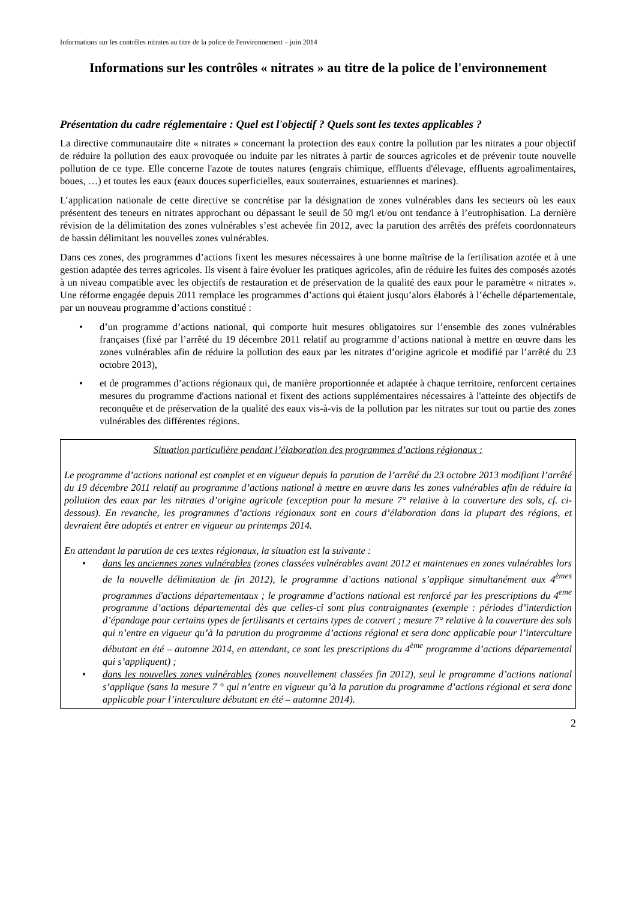Informations sur les contrôles nitrates au titre de la police de l'environnement – juin 2014
Informations sur les contrôles « nitrates » au titre de la police de l'environnement
Présentation du cadre réglementaire : Quel est l'objectif ? Quels sont les textes applicables ?
La directive communautaire dite « nitrates » concernant la protection des eaux contre la pollution par les nitrates a pour objectif de réduire la pollution des eaux provoquée ou induite par les nitrates à partir de sources agricoles et de prévenir toute nouvelle pollution de ce type. Elle concerne l'azote de toutes natures (engrais chimique, effluents d'élevage, effluents agroalimentaires, boues, …) et toutes les eaux (eaux douces superficielles, eaux souterraines, estuariennes et marines).
L’application nationale de cette directive se concrétise par la désignation de zones vulnérables dans les secteurs où les eaux présentent des teneurs en nitrates approchant ou dépassant le seuil de 50 mg/l et/ou ont tendance à l’eutrophisation. La dernière révision de la délimitation des zones vulnérables s’est achevée fin 2012, avec la parution des arrêtés des préfets coordonnateurs de bassin délimitant les nouvelles zones vulnérables.
Dans ces zones, des programmes d’actions fixent les mesures nécessaires à une bonne maîtrise de la fertilisation azotée et à une gestion adaptée des terres agricoles. Ils visent à faire évoluer les pratiques agricoles, afin de réduire les fuites des composés azotés à un niveau compatible avec les objectifs de restauration et de préservation de la qualité des eaux pour le paramètre « nitrates ». Une réforme engagée depuis 2011 remplace les programmes d’actions qui étaient jusqu’alors élaborés à l’échelle départementale, par un nouveau programme d’actions constitué :
• d’un programme d’actions national, qui comporte huit mesures obligatoires sur l’ensemble des zones vulnérables françaises (fixé par l’arrêté du 19 décembre 2011 relatif au programme d’actions national à mettre en œuvre dans les zones vulnérables afin de réduire la pollution des eaux par les nitrates d’origine agricole et modifié par l’arrêté du 23 octobre 2013),
• et de programmes d’actions régionaux qui, de manière proportionnée et adaptée à chaque territoire, renforcent certaines mesures du programme d'actions national et fixent des actions supplémentaires nécessaires à l'atteinte des objectifs de reconquête et de préservation de la qualité des eaux vis-à-vis de la pollution par les nitrates sur tout ou partie des zones vulnérables des différentes régions.
Situation particulière pendant l’élaboration des programmes d’actions régionaux :
Le programme d’actions national est complet et en vigueur depuis la parution de l’arrêté du 23 octobre 2013 modifiant l’arrêté du 19 décembre 2011 relatif au programme d’actions national à mettre en œuvre dans les zones vulnérables afin de réduire la pollution des eaux par les nitrates d’origine agricole (exception pour la mesure 7° relative à la couverture des sols, cf. ci-dessous). En revanche, les programmes d’actions régionaux sont en cours d’élaboration dans la plupart des régions, et devraient être adoptés et entrer en vigueur au printemps 2014.
En attendant la parution de ces textes régionaux, la situation est la suivante :
• dans les anciennes zones vulnérables (zones classées vulnérables avant 2012 et maintenues en zones vulnérables lors de la nouvelle délimitation de fin 2012), le programme d’actions national s’applique simultanément aux 4<sup>èmes</sup> programmes d'actions départementaux ; le programme d’actions national est renforcé par les prescriptions du 4<sup>eme</sup> programme d’actions départemental dès que celles-ci sont plus contraignantes (exemple : périodes d’interdiction d’épandage pour certains types de fertilisants et certains types de couvert ; mesure 7° relative à la couverture des sols qui n’entre en vigueur qu’à la parution du programme d’actions régional et sera donc applicable pour l’interculture débutant en été – automne 2014, en attendant, ce sont les prescriptions du 4<sup>ème</sup> programme d’actions départemental qui s’appliquent) ;
• dans les nouvelles zones vulnérables (zones nouvellement classées fin 2012), seul le programme d’actions national s’applique (sans la mesure 7 ° qui n’entre en vigueur qu’à la parution du programme d’actions régional et sera donc applicable pour l’interculture débutant en été – automne 2014).
2